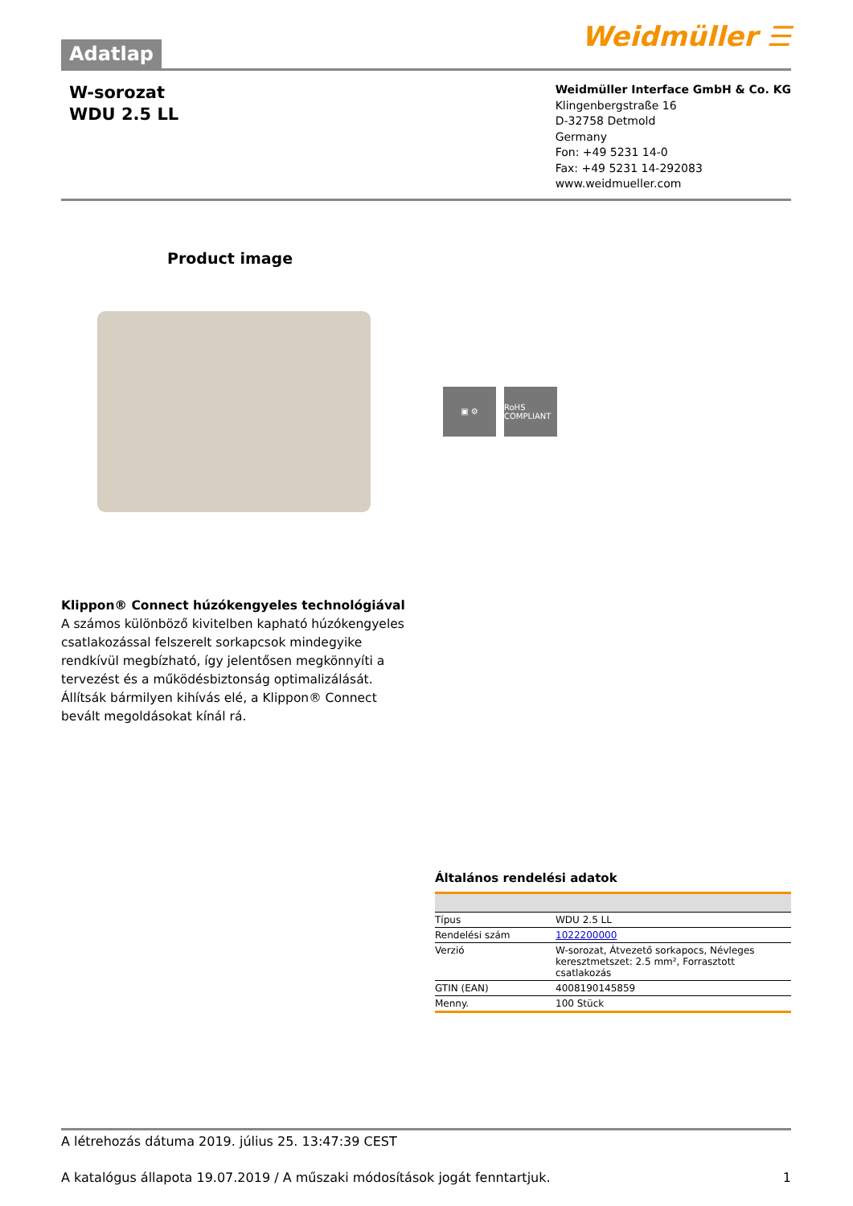Adatlap
Weidmüller ☰
W-sorozat
WDU 2.5 LL
Weidmüller Interface GmbH & Co. KG
Klingenbergstraße 16
D-32758 Detmold
Germany
Fon: +49 5231 14-0
Fax: +49 5231 14-292083
www.weidmueller.com
Product image
▣ ⚙ RoHS COMPLIANT
Klippon® Connect húzókengyeles technológiával
A számos különböző kivitelben kapható húzókengyeles csatlakozással felszerelt sorkapcsok mindegyike rendkívül megbízható, így jelentősen megkönnyíti a tervezést és a működésbiztonság optimalizálását. Állítsák bármilyen kihívás elé, a Klippon® Connect bevált megoldásokat kínál rá.
Általános rendelési adatok
| Típus | WDU 2.5 LL |
| Rendelési szám | 1022200000 |
| Verzió | W-sorozat, Átvezető sorkapocs, Névleges keresztmetszet: 2.5 mm², Forrasztott csatlakozás |
| GTIN (EAN) | 4008190145859 |
| Menny. | 100 Stück |
A létrehozás dátuma 2019. július 25. 13:47:39 CEST
A katalógus állapota 19.07.2019 / A műszaki módosítások jogát fenntartjuk. 1